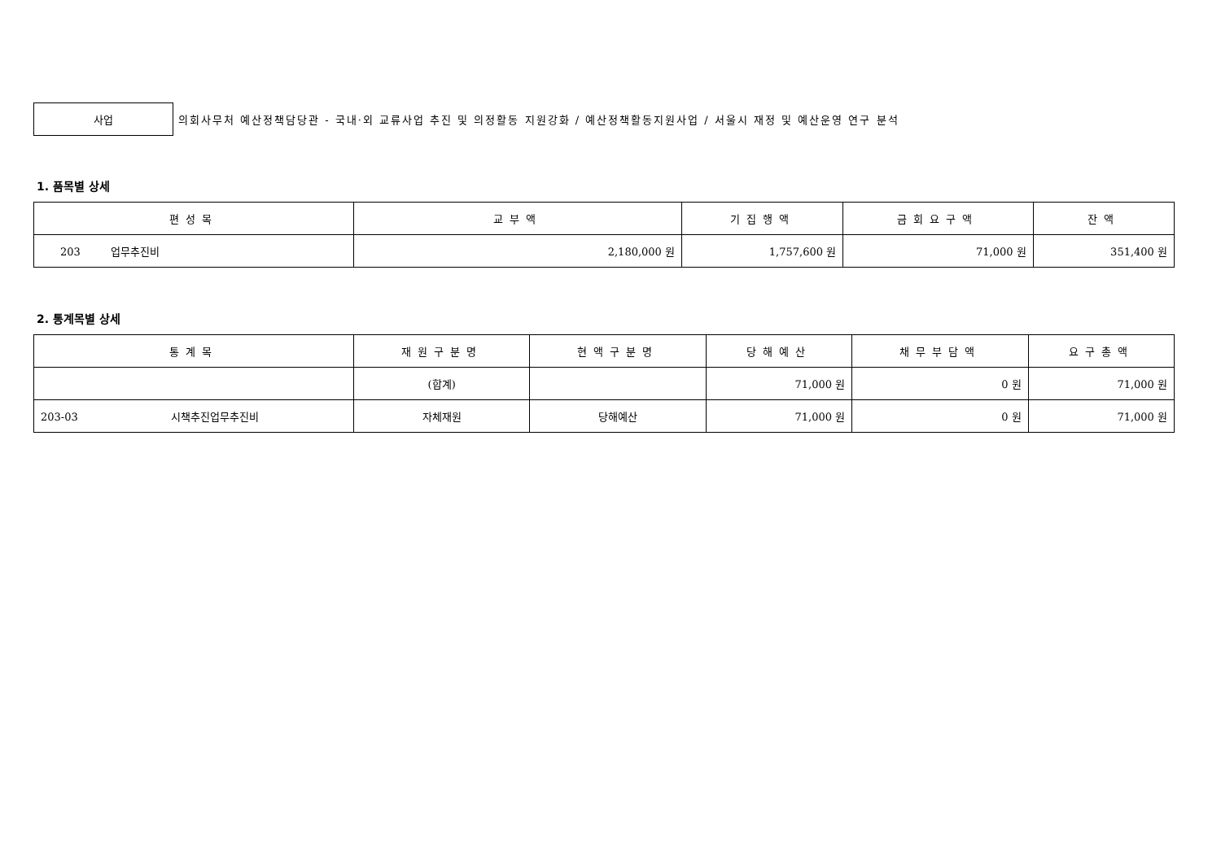사업
의회사무처 예산정책담당관 - 국내·외 교류사업 추진 및 의정활동 지원강화 / 예산정책활동지원사업 / 서울시 재정 및 예산운영 연구 분석
1. 품목별 상세
| 편성목 | 교부액 | 기집행액 | 금회요구액 | 잔액 |
| --- | --- | --- | --- | --- |
| 203 업무추진비 | 2,180,000 원 | 1,757,600 원 | 71,000 원 | 351,400 원 |
2. 통계목별 상세
| 통계목 | 재원구분명 | 현액구분명 | 당해예산 | 채무부담액 | 요구총액 |
| --- | --- | --- | --- | --- | --- |
| | (합계) | | 71,000 원 | 0 원 | 71,000 원 |
| 203-03 시책추진업무추진비 | 자체재원 | 당해예산 | 71,000 원 | 0 원 | 71,000 원 |